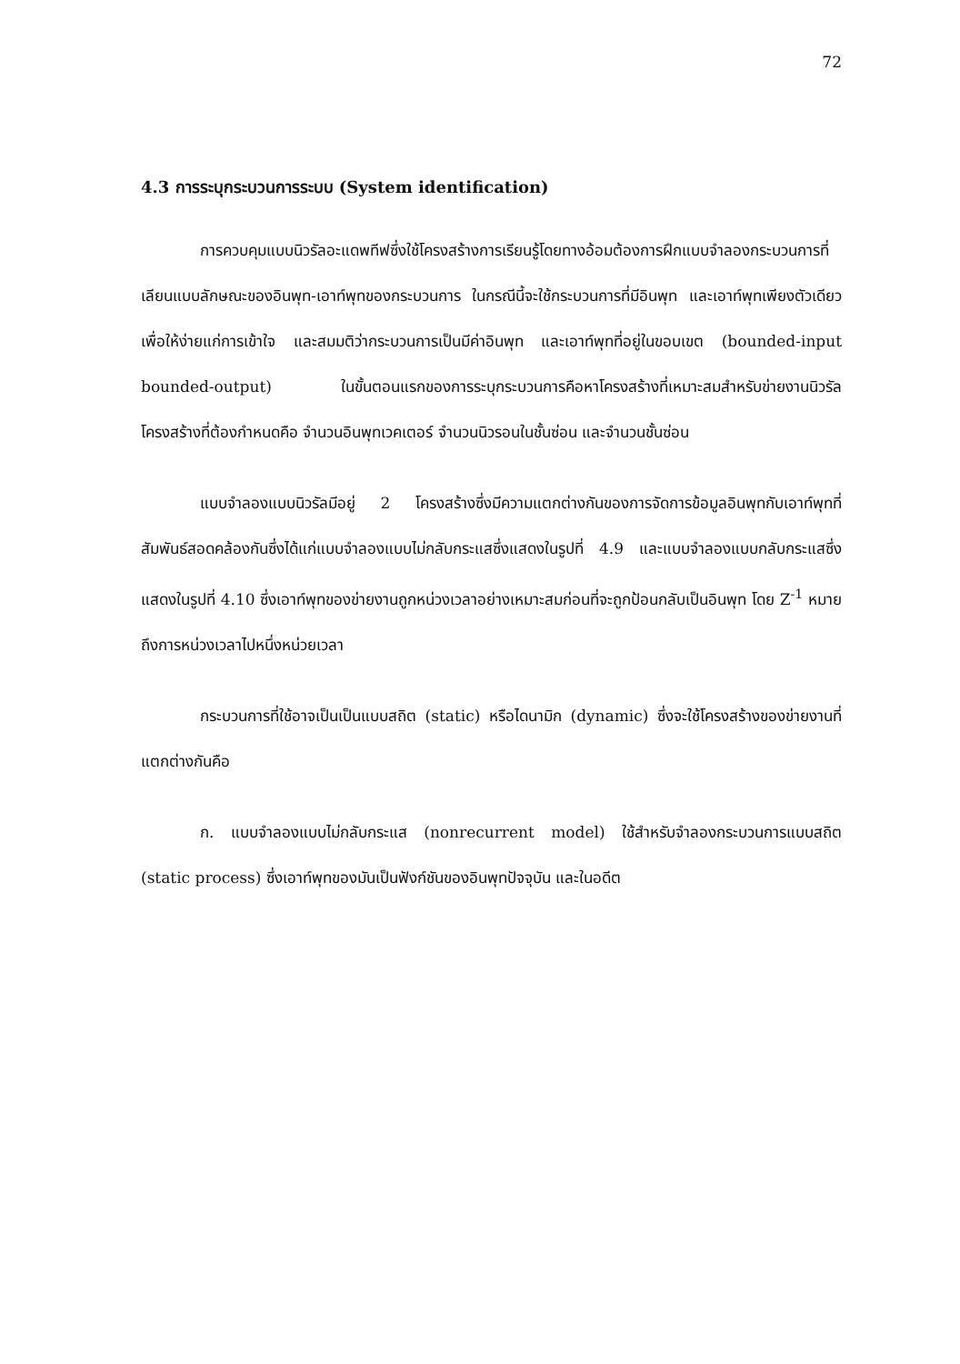72
4.3 การระบุกระบวนการระบบ (System identification)
การควบคุมแบบนิวรัลอะแดพทีฟซึ่งใช้โครงสร้างการเรียนรู้โดยทางอ้อมต้องการฝึกแบบจำลองกระบวนการที่เลียนแบบลักษณะของอินพุท-เอาท์พุทของกระบวนการ ในกรณีนี้จะใช้กระบวนการที่มีอินพุท และเอาท์พุทเพียงตัวเดียวเพื่อให้ง่ายแก่การเข้าใจ และสมมติว่ากระบวนการเป็นมีค่าอินพุท และเอาท์พุทที่อยู่ในขอบเขต (bounded-input bounded-output) ในขั้นตอนแรกของการระบุกระบวนการคือหาโครงสร้างที่เหมาะสมสำหรับข่ายงานนิวรัล โครงสร้างที่ต้องกำหนดคือ จำนวนอินพุทเวคเตอร์ จำนวนนิวรอนในชั้นซ่อน และจำนวนชั้นซ่อน
แบบจำลองแบบนิวรัลมีอยู่ 2 โครงสร้างซึ่งมีความแตกต่างกันของการจัดการข้อมูลอินพุทกับเอาท์พุทที่สัมพันธ์สอดคล้องกันซึ่งได้แก่แบบจำลองแบบไม่กลับกระแสซึ่งแสดงในรูปที่ 4.9 และแบบจำลองแบบกลับกระแสซึ่งแสดงในรูปที่ 4.10 ซึ่งเอาท์พุทของข่ายงานถูกหน่วงเวลาอย่างเหมาะสมก่อนที่จะถูกป้อนกลับเป็นอินพุท โดย Z<sup>-1</sup> หมายถึงการหน่วงเวลาไปหนึ่งหน่วยเวลา
กระบวนการที่ใช้อาจเป็นเป็นแบบสถิต (static) หรือไดนามิก (dynamic) ซึ่งจะใช้โครงสร้างของข่ายงานที่แตกต่างกันคือ
ก. แบบจำลองแบบไม่กลับกระแส (nonrecurrent model) ใช้สำหรับจำลองกระบวนการแบบสถิต (static process) ซึ่งเอาท์พุทของมันเป็นฟังก์ชันของอินพุทปัจจุบัน และในอดีต